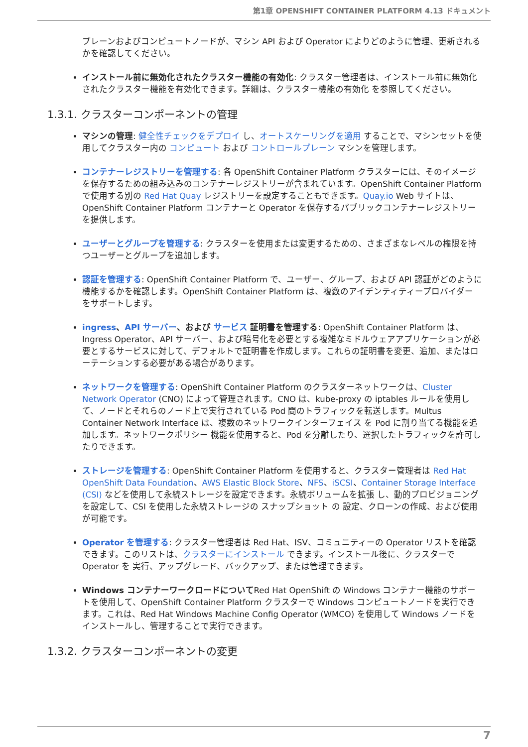第1章 OPENSHIFT CONTAINER PLATFORM 4.13 ドキュメント
プレーンおよびコンピュートノードが、マシン API および Operator によりどのように管理、更新されるかを確認してください。
インストール前に無効化されたクラスター機能の有効化: クラスター管理者は、インストール前に無効化されたクラスター機能を有効化できます。詳細は、クラスター機能の有効化 を参照してください。
1.3.1. クラスターコンポーネントの管理
マシンの管理: 健全性チェックをデプロイ し、オートスケーリングを適用 することで、マシンセットを使用してクラスター内の コンピュート および コントロールプレーン マシンを管理します。
コンテナーレジストリーを管理する: 各 OpenShift Container Platform クラスターには、そのイメージを保存するための組み込みのコンテナーレジストリーが含まれています。OpenShift Container Platform で使用する別の Red Hat Quay レジストリーを設定することもできます。Quay.io Web サイトは、OpenShift Container Platform コンテナーと Operator を保存するパブリックコンテナーレジストリーを提供します。
ユーザーとグループを管理する: クラスターを使用または変更するための、さまざまなレベルの権限を持つユーザーとグループを追加します。
認証を管理する: OpenShift Container Platform で、ユーザー、グループ、および API 認証がどのように機能するかを確認します。OpenShift Container Platform は、複数のアイデンティティープロバイダー をサポートします。
ingress、API サーバー、および サービス 証明書を管理する: OpenShift Container Platform は、Ingress Operator、API サーバー、および暗号化を必要とする複雑なミドルウェアアプリケーションが必要とするサービスに対して、デフォルトで証明書を作成します。これらの証明書を変更、追加、またはローテーションする必要がある場合があります。
ネットワークを管理する: OpenShift Container Platform のクラスターネットワークは、Cluster Network Operator (CNO) によって管理されます。CNO は、kube-proxy の iptables ルールを使用して、ノードとそれらのノード上で実行されている Pod 間のトラフィックを転送します。Multus Container Network Interface は、複数のネットワークインターフェイス を Pod に割り当てる機能を追加します。ネットワークポリシー 機能を使用すると、Pod を分離したり、選択したトラフィックを許可したりできます。
ストレージを管理する: OpenShift Container Platform を使用すると、クラスター管理者は Red Hat OpenShift Data Foundation、AWS Elastic Block Store、NFS、iSCSI、Container Storage Interface (CSI) などを使用して永続ストレージを設定できます。永続ボリュームを拡張 し、動的プロビジョニング を設定して、CSI を使用した永続ストレージの スナップショット の 設定、クローンの作成、および使用が可能です。
Operator を管理する: クラスター管理者は Red Hat、ISV、コミュニティーの Operator リストを確認できます。このリストは、クラスターにインストール できます。インストール後に、クラスターで Operator を 実行、アップグレード、バックアップ、または管理できます。
Windows コンテナーワークロードについてRed Hat OpenShift の Windows コンテナー機能のサポートを使用して、OpenShift Container Platform クラスターで Windows コンピュートノードを実行できます。これは、Red Hat Windows Machine Config Operator (WMCO) を使用して Windows ノードをインストールし、管理することで実行できます。
1.3.2. クラスターコンポーネントの変更
7